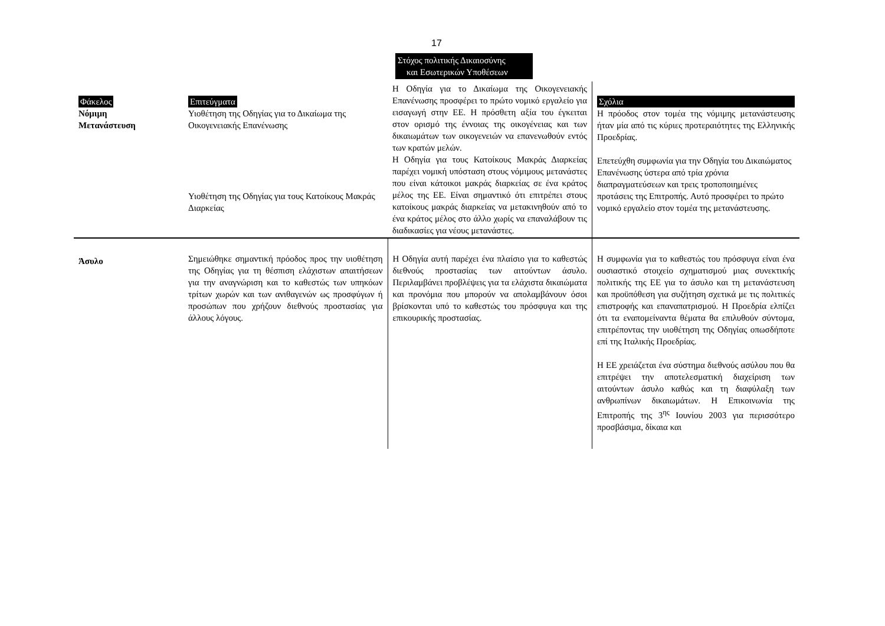17
Στόχος πολιτικής Δικαιοσύνης
και Εσωτερικών Υποθέσεων
| Φάκελος Νόμιμη Μετανάστευση | Επιτεύγματα Υιοθέτηση της Οδηγίας για το Δικαίωμα της Οικογενειακής Επανένωσης Υιοθέτηση της Οδηγίας για τους Κατοίκους Μακράς Διαρκείας | Η Οδηγία για το Δικαίωμα της Οικογενειακής Επανένωσης προσφέρει το πρώτο νομικό εργαλείο για εισαγωγή στην ΕΕ. Η πρόσθετη αξία του έγκειται στον ορισμό της έννοιας της οικογένειας και των δικαιωμάτων των οικογενειών να επανενωθούν εντός των κρατών μελών. Η Οδηγία για τους Κατοίκους Μακράς Διαρκείας παρέχει νομική υπόσταση στους νόμιμους μετανάστες που είναι κάτοικοι μακράς διαρκείας σε ένα κράτος μέλος της ΕΕ. Είναι σημαντικό ότι επιτρέπει στους κατοίκους μακράς διαρκείας να μετακινηθούν από το ένα κράτος μέλος στο άλλο χωρίς να επαναλάβουν τις διαδικασίες για νέους μετανάστες. | Σχόλια Η πρόοδος στον τομέα της νόμιμης μετανάστευσης ήταν μία από τις κύριες προτεραιότητες της Ελληνικής Προεδρίας. Επετεύχθη συμφωνία για την Οδηγία του Δικαιώματος Επανένωσης ύστερα από τρία χρόνια διαπραγματεύσεων και τρεις τροποποιημένες προτάσεις της Επιτροπής. Αυτό προσφέρει το πρώτο νομικό εργαλείο στον τομέα της μετανάστευσης. |
| Άσυλο | Σημειώθηκε σημαντική πρόοδος προς την υιοθέτηση της Οδηγίας για τη θέσπιση ελάχιστων απαιτήσεων για την αναγνώριση και το καθεστώς των υπηκόων τρίτων χωρών και των ανιθαγενών ως προσφύγων ή προσώπων που χρήζουν διεθνούς προστασίας για άλλους λόγους. | Η Οδηγία αυτή παρέχει ένα πλαίσιο για το καθεστώς διεθνούς προστασίας των αιτούντων άσυλο. Περιλαμβάνει προβλέψεις για τα ελάχιστα δικαιώματα και προνόμια που μπορούν να απολαμβάνουν όσοι βρίσκονται υπό το καθεστώς του πρόσφυγα και της επικουρικής προστασίας. | Η συμφωνία για το καθεστώς του πρόσφυγα είναι ένα ουσιαστικό στοιχείο σχηματισμού μιας συνεκτικής πολιτικής της ΕΕ για το άσυλο και τη μετανάστευση και προϋπόθεση για συζήτηση σχετικά με τις πολιτικές επιστροφής και επαναπατρισμού. Η Προεδρία ελπίζει ότι τα εναπομείναντα θέματα θα επιλυθούν σύντομα, επιτρέποντας την υιοθέτηση της Οδηγίας οπωσδήποτε επί της Ιταλικής Προεδρίας. Η ΕΕ χρειάζεται ένα σύστημα διεθνούς ασύλου που θα επιτρέψει την αποτελεσματική διαχείριση των αιτούντων άσυλο καθώς και τη διαφύλαξη των ανθρωπίνων δικαιωμάτων. Η Επικοινωνία της Επιτροπής της 3<sup>ης</sup> Ιουνίου 2003 για περισσότερο προσβάσιμα, δίκαια και |